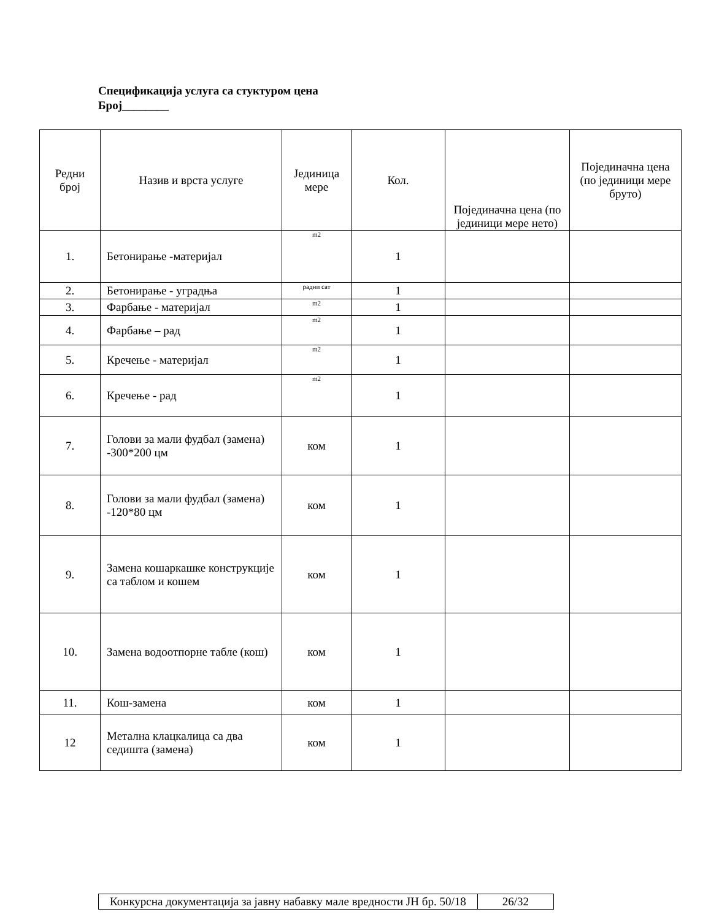Спецификација услуга са стуктуром цена
Број________
| Редни број | Назив и врста услуге | Јединица мере | Кол. | Појединачна цена (по јединици мере нето) | Појединачна цена (по јединици мере бруто) |
| 1. | Бетонирање -материјал | m2 | 1 | | |
| 2. | Бетонирање - уградња | радни сат | 1 | | |
| 3. | Фарбање - материјал | m2 | 1 | | |
| 4. | Фарбање – рад | m2 | 1 | | |
| 5. | Кречење - материјал | m2 | 1 | | |
| 6. | Кречење - рад | m2 | 1 | | |
| 7. | Голови за мали фудбал (замена) -300*200 цм | ком | 1 | | |
| 8. | Голови за мали фудбал (замена) -120*80 цм | ком | 1 | | |
| 9. | Замена кошаркашке конструкције са таблом и кошем | ком | 1 | | |
| 10. | Замена водоотпорне табле (кош) | ком | 1 | | |
| 11. | Кош-замена | ком | 1 | | |
| 12 | Метална клацкалица са два седишта (замена) | ком | 1 | | |
| Конкурсна документација за јавну набавку мале вредности ЈН бр. 50/18 | 26/32 |